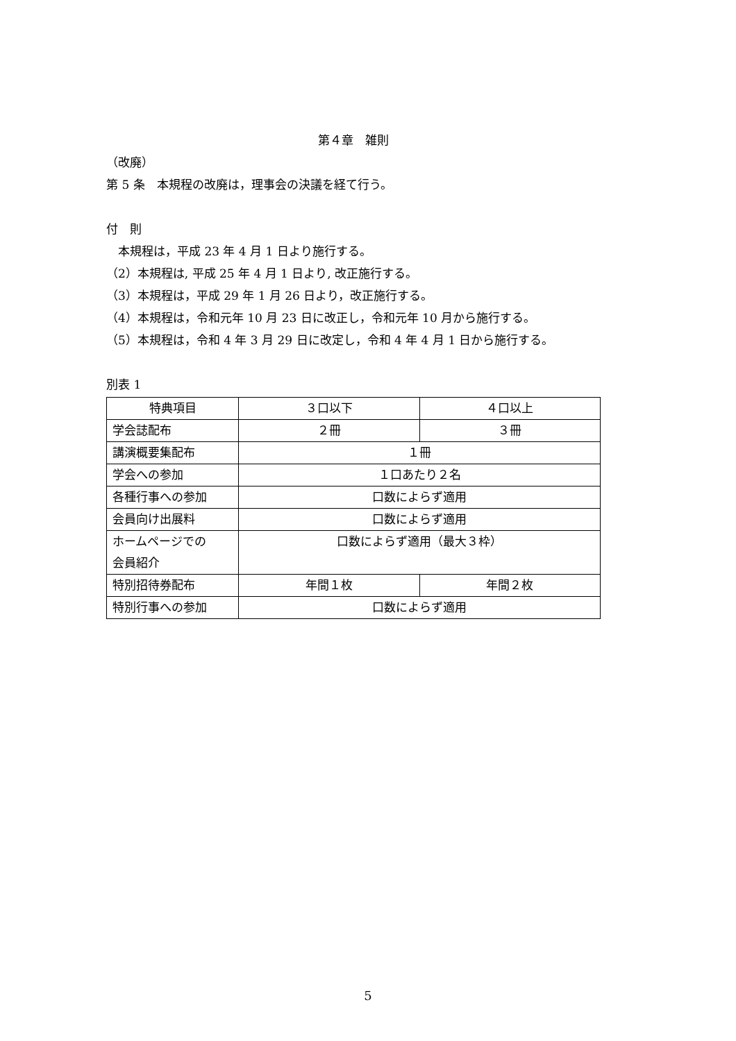第４章　雑則
（改廃）
第 5 条　本規程の改廃は，理事会の決議を経て行う。
付　則
　本規程は，平成 23 年 4 月 1 日より施行する。
（2）本規程は, 平成 25 年 4 月 1 日より, 改正施行する。
（3）本規程は，平成 29 年 1 月 26 日より，改正施行する。
（4）本規程は，令和元年 10 月 23 日に改正し，令和元年 10 月から施行する。
（5）本規程は，令和 4 年 3 月 29 日に改定し，令和 4 年 4 月 1 日から施行する。
別表 1
| 特典項目 | ３口以下 | ４口以上 |
| 学会誌配布 | ２冊 | ３冊 |
| 講演概要集配布 | １冊 | |
| 学会への参加 | １口あたり２名 | |
| 各種行事への参加 | 口数によらず適用 | |
| 会員向け出展料 | 口数によらず適用 | |
| ホームページでの 会員紹介 | 口数によらず適用（最大３枠） | |
| 特別招待券配布 | 年間１枚 | 年間２枚 |
| 特別行事への参加 | 口数によらず適用 | |
5